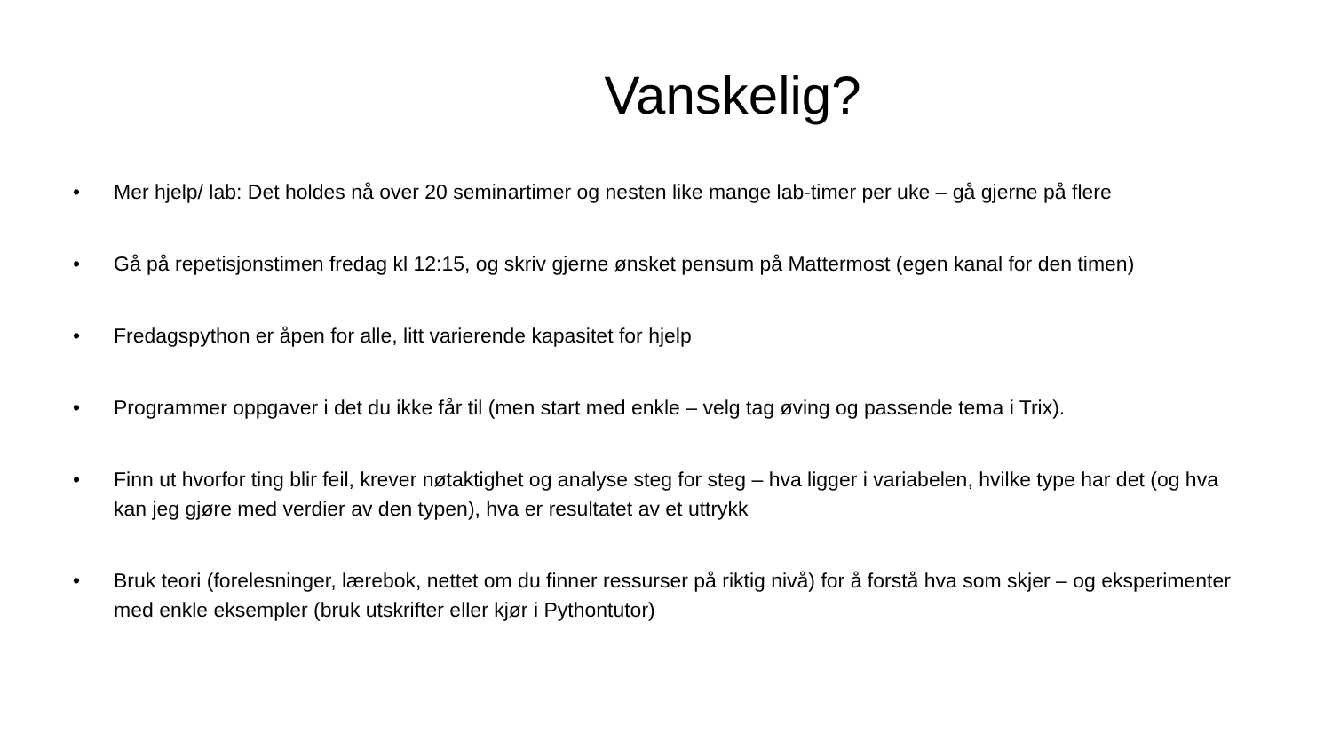Vanskelig?
• Mer hjelp/ lab: Det holdes nå over 20 seminartimer og nesten like mange lab-timer per uke – gå gjerne på flere
• Gå på repetisjonstimen fredag kl 12:15, og skriv gjerne ønsket pensum på Mattermost (egen kanal for den timen)
• Fredagspython er åpen for alle, litt varierende kapasitet for hjelp
• Programmer oppgaver i det du ikke får til (men start med enkle – velg tag øving og passende tema i Trix).
• Finn ut hvorfor ting blir feil, krever nøtaktighet og analyse steg for steg – hva ligger i variabelen, hvilke type har det (og hva kan jeg gjøre med verdier av den typen), hva er resultatet av et uttrykk
• Bruk teori (forelesninger, lærebok, nettet om du finner ressurser på riktig nivå) for å forstå hva som skjer – og eksperimenter med enkle eksempler (bruk utskrifter eller kjør i Pythontutor)